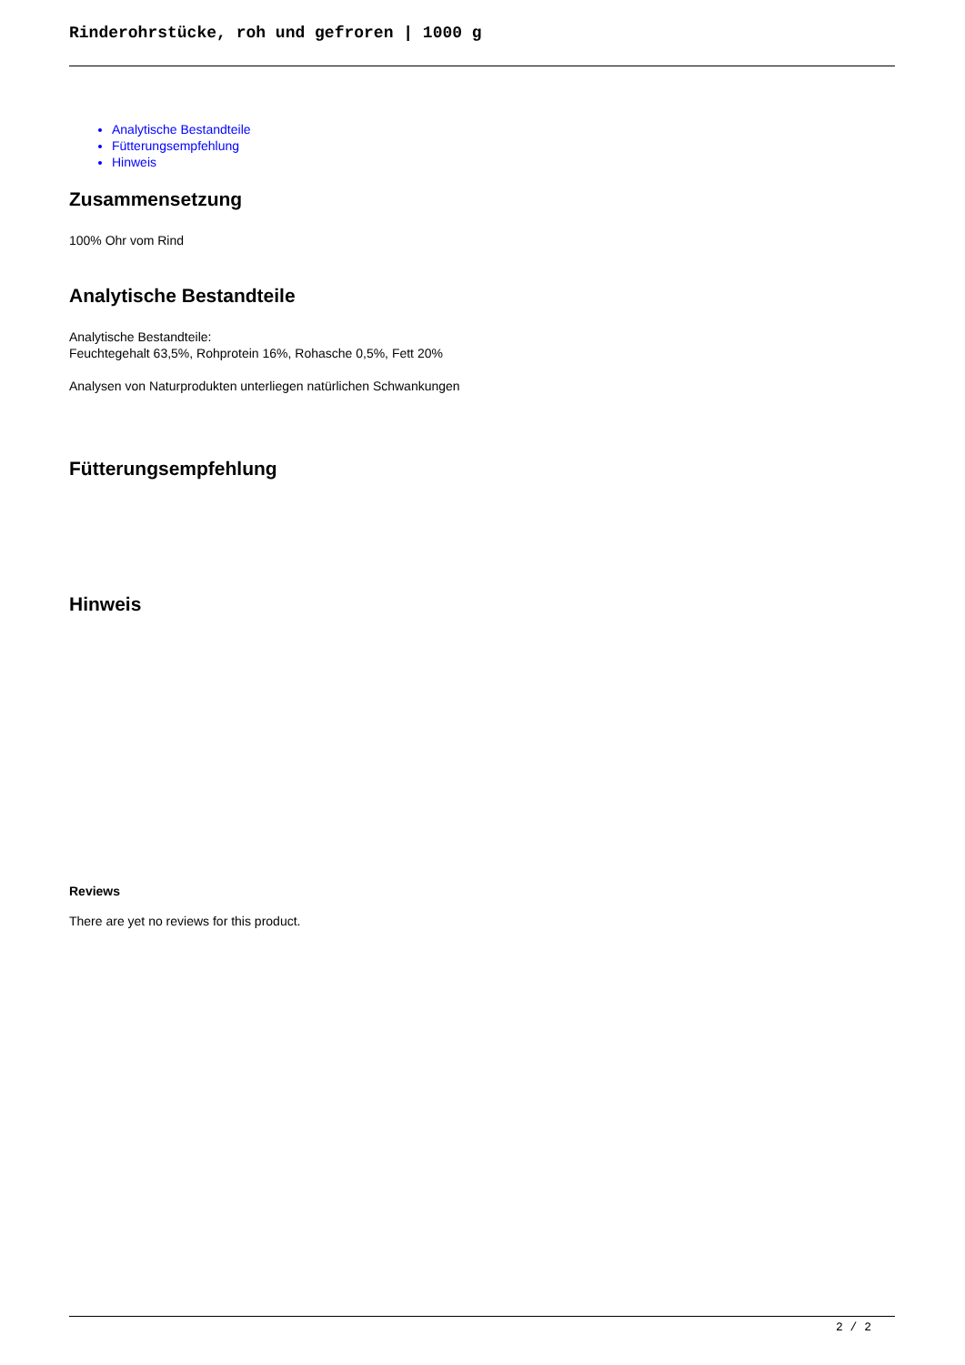Rinderohrstücke, roh und gefroren | 1000 g
Analytische Bestandteile
Fütterungsempfehlung
Hinweis
Zusammensetzung
100% Ohr vom Rind
Analytische Bestandteile
Analytische Bestandteile:
Feuchtegehalt 63,5%, Rohprotein 16%, Rohasche 0,5%, Fett 20%
Analysen von Naturprodukten unterliegen natürlichen Schwankungen
Fütterungsempfehlung
Hinweis
Reviews
There are yet no reviews for this product.
2 / 2